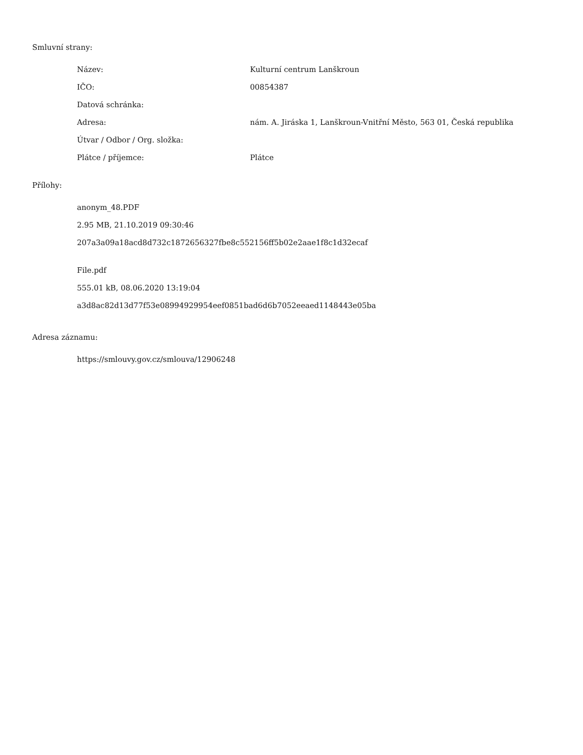Smluvní strany:
| Název: | Kulturní centrum Lanškroun |
| IČO: | 00854387 |
| Datová schránka: | |
| Adresa: | nám. A. Jiráska 1, Lanškroun-Vnitřní Město, 563 01, Česká republika |
| Útvar / Odbor / Org. složka: | |
| Plátce / příjemce: | Plátce |
Přílohy:
anonym_48.PDF
2.95 MB, 21.10.2019 09:30:46
207a3a09a18acd8d732c1872656327fbe8c552156ff5b02e2aae1f8c1d32ecaf
File.pdf
555.01 kB, 08.06.2020 13:19:04
a3d8ac82d13d77f53e08994929954eef0851bad6d6b7052eeaed1148443e05ba
Adresa záznamu:
https://smlouvy.gov.cz/smlouva/12906248